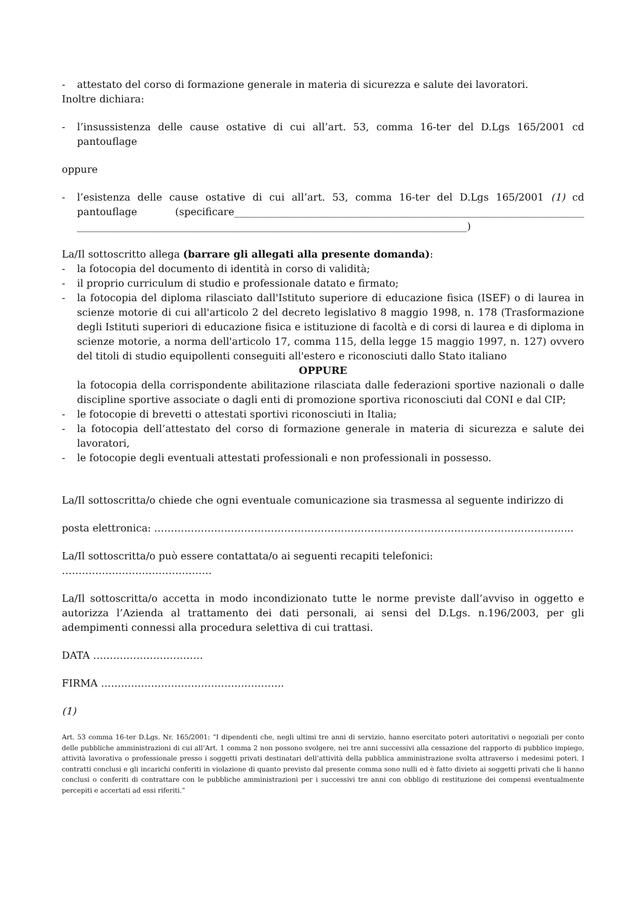- attestato del corso di formazione generale in materia di sicurezza e salute dei lavoratori.
Inoltre dichiara:
- l’insussistenza delle cause ostative di cui all’art. 53, comma 16-ter del D.Lgs 165/2001 cd pantouflage
oppure
- l’esistenza delle cause ostative di cui all’art. 53, comma 16-ter del D.Lgs 165/2001 (1) cd pantouflage (specificare______________________________________________________________________ ______________________________________________________________________________)
La/Il sottoscritto allega (barrare gli allegati alla presente domanda):
- la fotocopia del documento di identità in corso di validità;
- il proprio curriculum di studio e professionale datato e firmato;
- la fotocopia del diploma rilasciato dall'Istituto superiore di educazione fisica (ISEF) o di laurea in scienze motorie di cui all'articolo 2 del decreto legislativo 8 maggio 1998, n. 178 (Trasformazione degli Istituti superiori di educazione fisica e istituzione di facoltà e di corsi di laurea e di diploma in scienze motorie, a norma dell'articolo 17, comma 115, della legge 15 maggio 1997, n. 127) ovvero del titoli di studio equipollenti conseguiti all'estero e riconosciuti dallo Stato italiano
OPPURE
la fotocopia della corrispondente abilitazione rilasciata dalle federazioni sportive nazionali o dalle discipline sportive associate o dagli enti di promozione sportiva riconosciuti dal CONI e dal CIP;
- le fotocopie di brevetti o attestati sportivi riconosciuti in Italia;
- la fotocopia dell’attestato del corso di formazione generale in materia di sicurezza e salute dei lavoratori,
- le fotocopie degli eventuali attestati professionali e non professionali in possesso.
La/Il sottoscritta/o chiede che ogni eventuale comunicazione sia trasmessa al seguente indirizzo di
posta elettronica: ……………………………………………………………………………………………………………...
La/Il sottoscritta/o può essere contattata/o ai seguenti recapiti telefonici: ………………………………………
La/Il sottoscritta/o accetta in modo incondizionato tutte le norme previste dall’avviso in oggetto e autorizza l’Azienda al trattamento dei dati personali, ai sensi del D.Lgs. n.196/2003, per gli adempimenti connessi alla procedura selettiva di cui trattasi.
DATA ……………………………
FIRMA ……………………………………………….
(1)
Art. 53 comma 16-ter D.Lgs. Nr. 165/2001: “I dipendenti che, negli ultimi tre anni di servizio, hanno esercitato poteri autoritativi o negoziali per conto delle pubbliche amministrazioni di cui all’Art. 1 comma 2 non possono svolgere, nei tre anni successivi alla cessazione del rapporto di pubblico impiego, attività lavorativa o professionale presso i soggetti privati destinatari dell’attività della pubblica amministrazione svolta attraverso i medesimi poteri. I contratti conclusi e gli incarichi conferiti in violazione di quanto previsto dal presente comma sono nulli ed è fatto divieto ai soggetti privati che li hanno conclusi o conferiti di contrattare con le pubbliche amministrazioni per i successivi tre anni con obbligo di restituzione dei compensi eventualmente percepiti e accertati ad essi riferiti.”